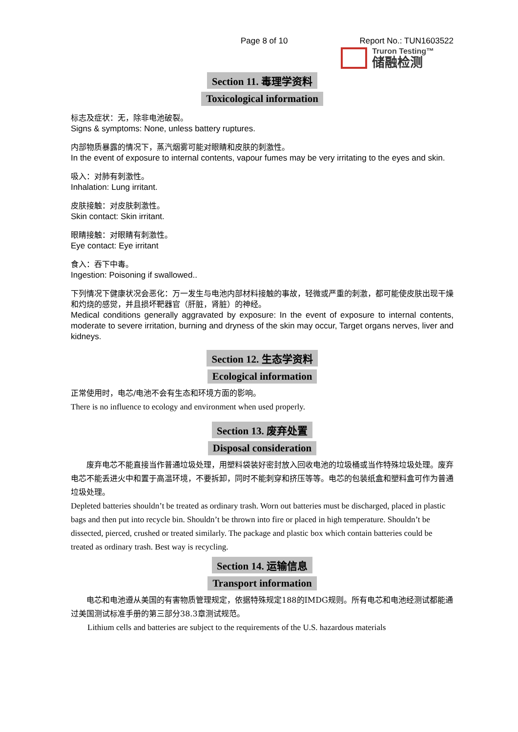Page 8 of 10 Report No.: TUN1603522
Truron Testing™
储融检测
Section 11. 毒理学资料
Toxicological information
标志及症状：无，除非电池破裂。
Signs & symptoms: None, unless battery ruptures.
内部物质暴露的情况下，蒸汽烟雾可能对眼睛和皮肤的刺激性。
In the event of exposure to internal contents, vapour fumes may be very irritating to the eyes and skin.
吸入：对肺有刺激性。
Inhalation: Lung irritant.
皮肤接触：对皮肤刺激性。
Skin contact: Skin irritant.
眼睛接触：对眼睛有刺激性。
Eye contact: Eye irritant
食入：吞下中毒。
Ingestion: Poisoning if swallowed..
下列情况下健康状况会恶化：万一发生与电池内部材料接触的事故，轻微或严重的刺激，都可能使皮肤出现干燥和灼烧的感觉，并且损坏靶器官（肝脏，肾脏）的神经。
Medical conditions generally aggravated by exposure: In the event of exposure to internal contents, moderate to severe irritation, burning and dryness of the skin may occur, Target organs nerves, liver and kidneys.
Section 12. 生态学资料
Ecological information
正常使用时，电芯/电池不会有生态和环境方面的影响。
There is no influence to ecology and environment when used properly.
Section 13. 废弃处置
Disposal consideration
  废弃电芯不能直接当作普通垃圾处理，用塑料袋装好密封放入回收电池的垃圾桶或当作特殊垃圾处理。废弃电芯不能丢进火中和置于高温环境，不要拆卸，同时不能刺穿和挤压等等。电芯的包装纸盒和塑料盒可作为普通垃圾处理。
Depleted batteries shouldn’t be treated as ordinary trash. Worn out batteries must be discharged, placed in plastic bags and then put into recycle bin. Shouldn’t be thrown into fire or placed in high temperature. Shouldn’t be dissected, pierced, crushed or treated similarly. The package and plastic box which contain batteries could be treated as ordinary trash. Best way is recycling.
Section 14. 运输信息
Transport information
  电芯和电池遵从美国的有害物质管理规定，依据特殊规定188的IMDG规则。所有电芯和电池经测试都能通过美国测试标准手册的第三部分38.3章测试规范。
  Lithium cells and batteries are subject to the requirements of the U.S. hazardous materials